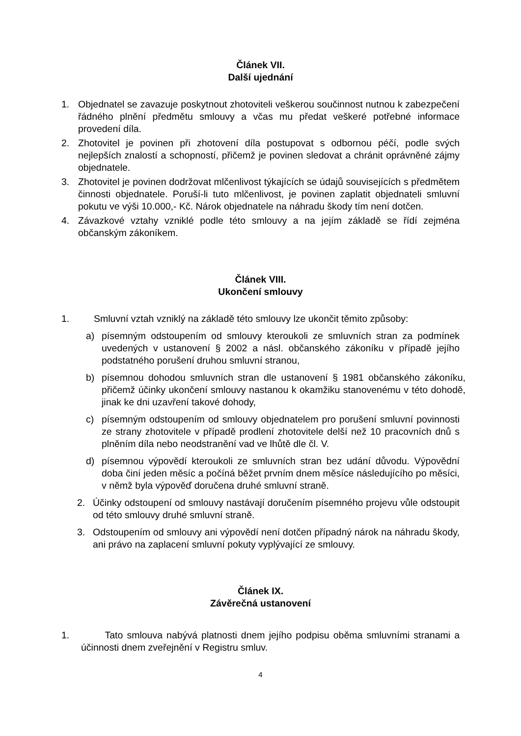Článek VII.
Další ujednání
1. Objednatel se zavazuje poskytnout zhotoviteli veškerou součinnost nutnou k zabezpečení řádného plnění předmětu smlouvy a včas mu předat veškeré potřebné informace provedení díla.
2. Zhotovitel je povinen při zhotovení díla postupovat s odbornou péčí, podle svých nejlepších znalostí a schopností, přičemž je povinen sledovat a chránit oprávněné zájmy objednatele.
3. Zhotovitel je povinen dodržovat mlčenlivost týkajících se údajů souvisejících s předmětem činnosti objednatele. Poruší-li tuto mlčenlivost, je povinen zaplatit objednateli smluvní pokutu ve výši 10.000,- Kč. Nárok objednatele na náhradu škody tím není dotčen.
4. Závazkové vztahy vzniklé podle této smlouvy a na jejím základě se řídí zejména občanským zákoníkem.
Článek VIII.
Ukončení smlouvy
1. Smluvní vztah vzniklý na základě této smlouvy lze ukončit těmito způsoby:
a) písemným odstoupením od smlouvy kteroukoli ze smluvních stran za podmínek uvedených v ustanovení § 2002 a násl. občanského zákoníku v případě jejího podstatného porušení druhou smluvní stranou,
b) písemnou dohodou smluvních stran dle ustanovení § 1981 občanského zákoníku, přičemž účinky ukončení smlouvy nastanou k okamžiku stanovenému v této dohodě, jinak ke dni uzavření takové dohody,
c) písemným odstoupením od smlouvy objednatelem pro porušení smluvní povinnosti ze strany zhotovitele v případě prodlení zhotovitele delší než 10 pracovních dnů s plněním díla nebo neodstranění vad ve lhůtě dle čl. V.
d) písemnou výpovědí kteroukoli ze smluvních stran bez udání důvodu. Výpovědní doba činí jeden měsíc a počíná běžet prvním dnem měsíce následujícího po měsíci, v němž byla výpověď doručena druhé smluvní straně.
2. Účinky odstoupení od smlouvy nastávají doručením písemného projevu vůle odstoupit od této smlouvy druhé smluvní straně.
3. Odstoupením od smlouvy ani výpovědí není dotčen případný nárok na náhradu škody, ani právo na zaplacení smluvní pokuty vyplývající ze smlouvy.
Článek IX.
Závěrečná ustanovení
1. Tato smlouva nabývá platnosti dnem jejího podpisu oběma smluvními stranami a účinnosti dnem zveřejnění v Registru smluv.
4